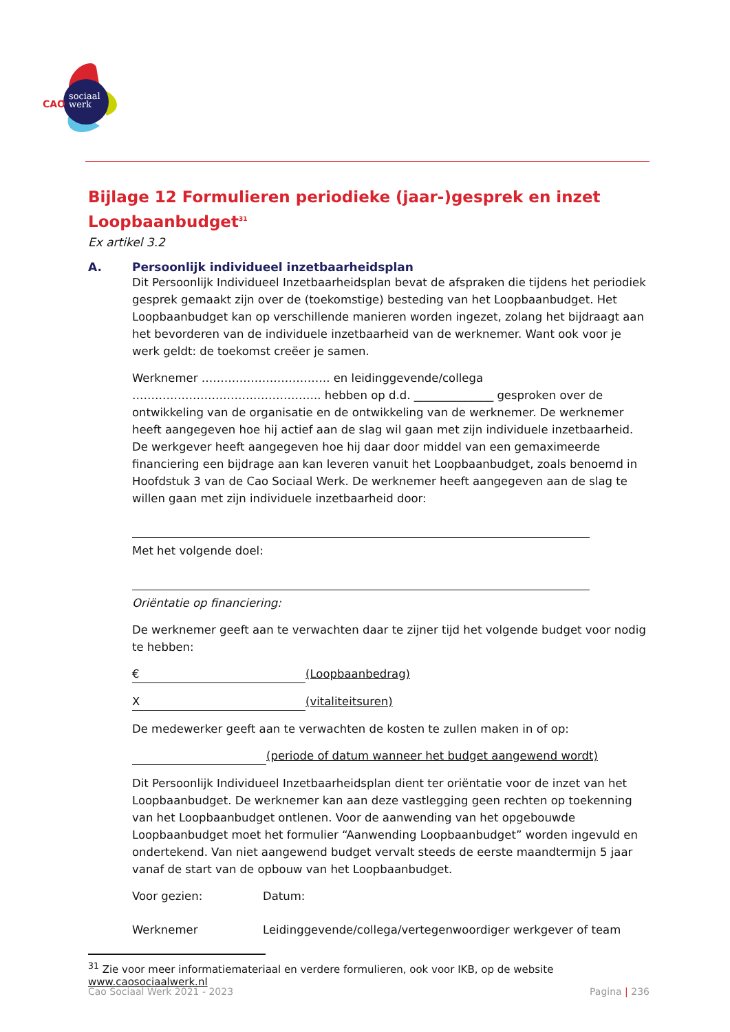CAO
sociaal
werk
Bijlage 12 Formulieren periodieke (jaar-)gesprek en inzet Loopbaanbudget<sup>31</sup>
Ex artikel 3.2
A. Persoonlijk individueel inzetbaarheidsplan
Dit Persoonlijk Individueel Inzetbaarheidsplan bevat de afspraken die tijdens het periodiek gesprek gemaakt zijn over de (toekomstige) besteding van het Loopbaanbudget. Het Loopbaanbudget kan op verschillende manieren worden ingezet, zolang het bijdraagt aan het bevorderen van de individuele inzetbaarheid van de werknemer. Want ook voor je werk geldt: de toekomst creëer je samen.
Werknemer ……………………………. en leidinggevende/collega ………………………………………….. hebben op d.d. ______________ gesproken over de ontwikkeling van de organisatie en de ontwikkeling van de werknemer. De werknemer heeft aangegeven hoe hij actief aan de slag wil gaan met zijn individuele inzetbaarheid. De werkgever heeft aangegeven hoe hij daar door middel van een gemaximeerde financiering een bijdrage aan kan leveren vanuit het Loopbaanbudget, zoals benoemd in Hoofdstuk 3 van de Cao Sociaal Werk. De werknemer heeft aangegeven aan de slag te willen gaan met zijn individuele inzetbaarheid door:
Met het volgende doel:
Oriëntatie op financiering:
De werknemer geeft aan te verwachten daar te zijner tijd het volgende budget voor nodig te hebben:
€ (Loopbaanbedrag)
X (vitaliteitsuren)
De medewerker geeft aan te verwachten de kosten te zullen maken in of op:
(periode of datum wanneer het budget aangewend wordt)
Dit Persoonlijk Individueel Inzetbaarheidsplan dient ter oriëntatie voor de inzet van het Loopbaanbudget. De werknemer kan aan deze vastlegging geen rechten op toekenning van het Loopbaanbudget ontlenen. Voor de aanwending van het opgebouwde Loopbaanbudget moet het formulier “Aanwending Loopbaanbudget” worden ingevuld en ondertekend. Van niet aangewend budget vervalt steeds de eerste maandtermijn 5 jaar vanaf de start van de opbouw van het Loopbaanbudget.
Voor gezien: Datum:
Werknemer Leidinggevende/collega/vertegenwoordiger werkgever of team
<sup>31</sup> Zie voor meer informatiemateriaal en verdere formulieren, ook voor IKB, op de website www.caosociaalwerk.nl
Cao Sociaal Werk 2021 - 2023 Pagina | 236